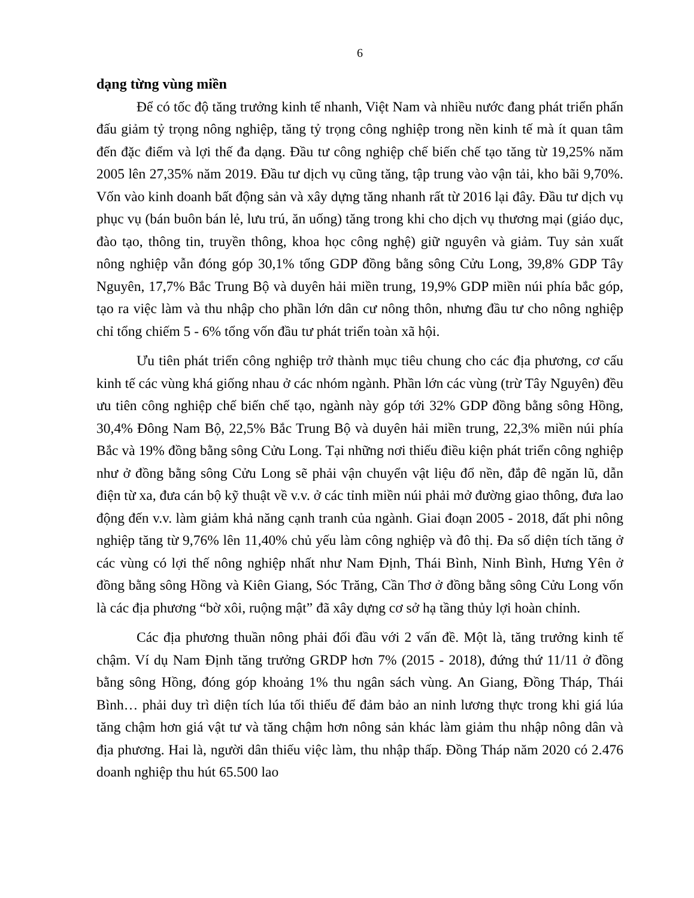6
dạng từng vùng miền
Để có tốc độ tăng trưởng kinh tế nhanh, Việt Nam và nhiều nước đang phát triển phấn đấu giảm tỷ trọng nông nghiệp, tăng tỷ trọng công nghiệp trong nền kinh tế mà ít quan tâm đến đặc điểm và lợi thế đa dạng. Đầu tư công nghiệp chế biến chế tạo tăng từ 19,25% năm 2005 lên 27,35% năm 2019. Đầu tư dịch vụ cũng tăng, tập trung vào vận tải, kho bãi 9,70%. Vốn vào kinh doanh bất động sản và xây dựng tăng nhanh rất từ 2016 lại đây. Đầu tư dịch vụ phục vụ (bán buôn bán lẻ, lưu trú, ăn uống) tăng trong khi cho dịch vụ thương mại (giáo dục, đào tạo, thông tin, truyền thông, khoa học công nghệ) giữ nguyên và giảm. Tuy sản xuất nông nghiệp vẫn đóng góp 30,1% tổng GDP đồng bằng sông Cửu Long, 39,8% GDP Tây Nguyên, 17,7% Bắc Trung Bộ và duyên hải miền trung, 19,9% GDP miền núi phía bắc góp, tạo ra việc làm và thu nhập cho phần lớn dân cư nông thôn, nhưng đầu tư cho nông nghiệp chỉ tổng chiếm 5 - 6% tổng vốn đầu tư phát triển toàn xã hội.
Ưu tiên phát triển công nghiệp trở thành mục tiêu chung cho các địa phương, cơ cấu kinh tế các vùng khá giống nhau ở các nhóm ngành. Phần lớn các vùng (trừ Tây Nguyên) đều ưu tiên công nghiệp chế biến chế tạo, ngành này góp tới 32% GDP đồng bằng sông Hồng, 30,4% Đông Nam Bộ, 22,5% Bắc Trung Bộ và duyên hải miền trung, 22,3% miền núi phía Bắc và 19% đồng bằng sông Cửu Long. Tại những nơi thiếu điều kiện phát triển công nghiệp như ở đồng bằng sông Cửu Long sẽ phải vận chuyển vật liệu đổ nền, đắp đê ngăn lũ, dẫn điện từ xa, đưa cán bộ kỹ thuật về v.v. ở các tỉnh miền núi phải mở đường giao thông, đưa lao động đến v.v. làm giảm khả năng cạnh tranh của ngành. Giai đoạn 2005 - 2018, đất phi nông nghiệp tăng từ 9,76% lên 11,40% chủ yếu làm công nghiệp và đô thị. Đa số diện tích tăng ở các vùng có lợi thế nông nghiệp nhất như Nam Định, Thái Bình, Ninh Bình, Hưng Yên ở đồng bằng sông Hồng và Kiên Giang, Sóc Trăng, Cần Thơ ở đồng bằng sông Cửu Long vốn là các địa phương “bờ xôi, ruộng mật” đã xây dựng cơ sở hạ tầng thủy lợi hoàn chỉnh.
Các địa phương thuần nông phải đối đầu với 2 vấn đề. Một là, tăng trưởng kinh tế chậm. Ví dụ Nam Định tăng trưởng GRDP hơn 7% (2015 - 2018), đứng thứ 11/11 ở đồng bằng sông Hồng, đóng góp khoảng 1% thu ngân sách vùng. An Giang, Đồng Tháp, Thái Bình… phải duy trì diện tích lúa tối thiểu để đảm bảo an ninh lương thực trong khi giá lúa tăng chậm hơn giá vật tư và tăng chậm hơn nông sản khác làm giảm thu nhập nông dân và địa phương. Hai là, người dân thiếu việc làm, thu nhập thấp. Đồng Tháp năm 2020 có 2.476 doanh nghiệp thu hút 65.500 lao